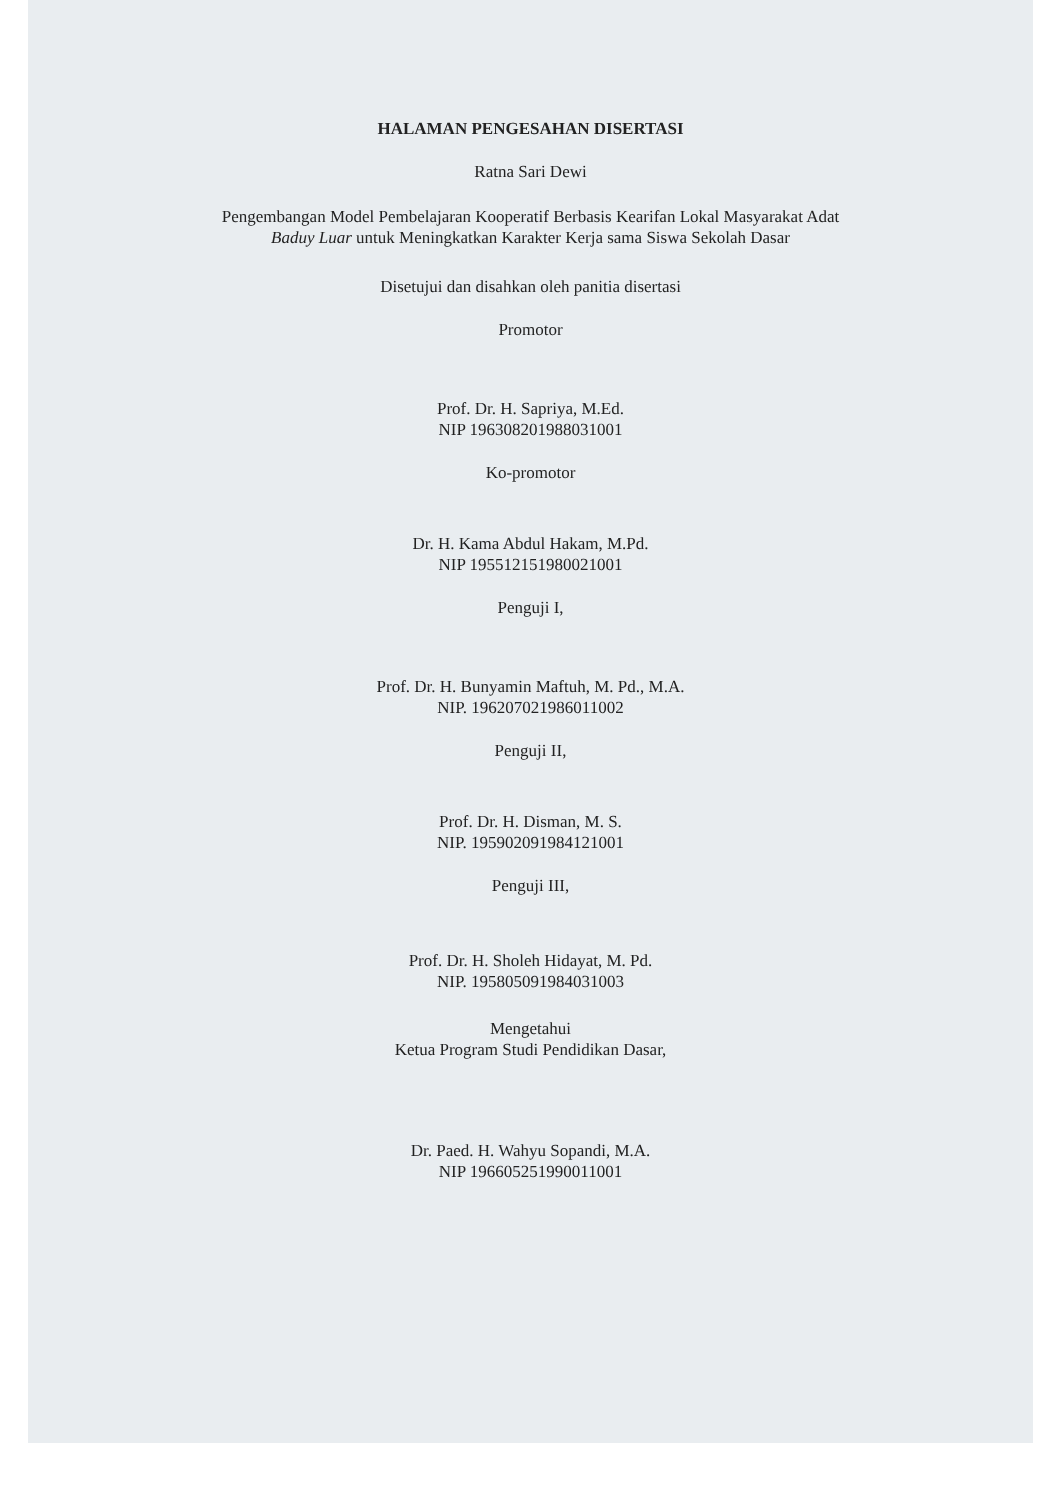HALAMAN PENGESAHAN DISERTASI
Ratna Sari Dewi
Pengembangan Model Pembelajaran Kooperatif Berbasis Kearifan Lokal Masyarakat Adat
Baduy Luar untuk Meningkatkan Karakter Kerja sama Siswa Sekolah Dasar
Disetujui dan disahkan oleh panitia disertasi
Promotor
Prof. Dr. H. Sapriya, M.Ed.
NIP 196308201988031001
Ko-promotor
Dr. H. Kama Abdul Hakam, M.Pd.
NIP 195512151980021001
Penguji I,
Prof. Dr. H. Bunyamin Maftuh, M. Pd., M.A.
NIP. 196207021986011002
Penguji II,
Prof. Dr. H. Disman, M. S.
NIP. 195902091984121001
Penguji III,
Prof. Dr. H. Sholeh Hidayat, M. Pd.
NIP. 195805091984031003
Mengetahui
Ketua Program Studi Pendidikan Dasar,
Dr. Paed. H. Wahyu Sopandi, M.A.
NIP 196605251990011001